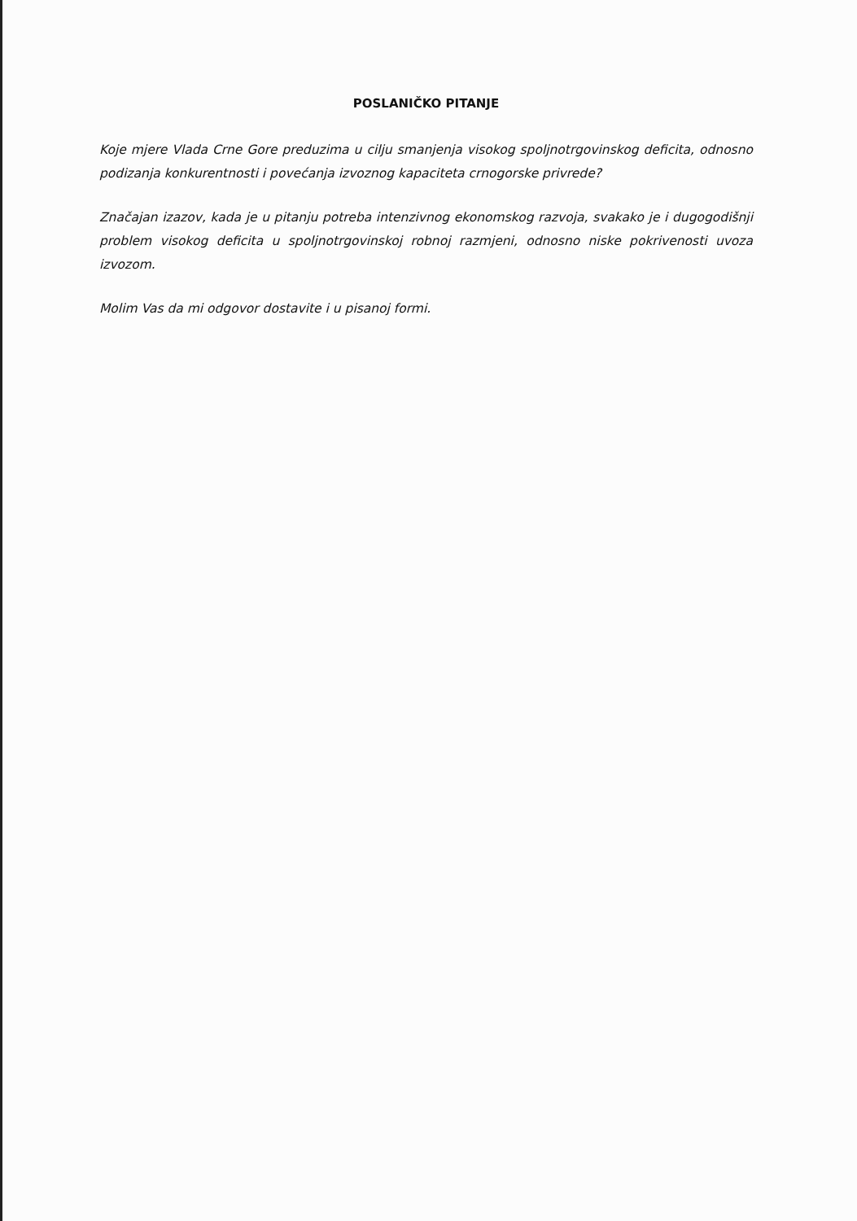POSLANIČKO PITANJE
Koje mjere Vlada Crne Gore preduzima u cilju smanjenja visokog spoljnotrgovinskog deficita, odnosno podizanja konkurentnosti i povećanja izvoznog kapaciteta crnogorske privrede?
Značajan izazov, kada je u pitanju potreba intenzivnog ekonomskog razvoja, svakako je i dugogodišnji problem visokog deficita u spoljnotrgovinskoj robnoj razmjeni, odnosno niske pokrivenosti uvoza izvozom.
Molim Vas da mi odgovor dostavite i u pisanoj formi.